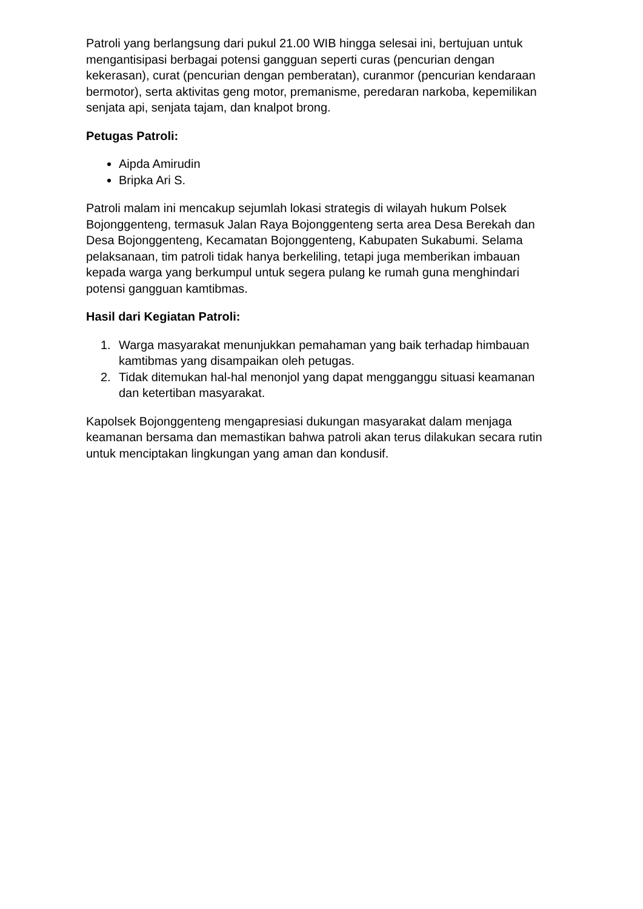Patroli yang berlangsung dari pukul 21.00 WIB hingga selesai ini, bertujuan untuk mengantisipasi berbagai potensi gangguan seperti curas (pencurian dengan kekerasan), curat (pencurian dengan pemberatan), curanmor (pencurian kendaraan bermotor), serta aktivitas geng motor, premanisme, peredaran narkoba, kepemilikan senjata api, senjata tajam, dan knalpot brong.
Petugas Patroli:
Aipda Amirudin
Bripka Ari S.
Patroli malam ini mencakup sejumlah lokasi strategis di wilayah hukum Polsek Bojonggenteng, termasuk Jalan Raya Bojonggenteng serta area Desa Berekah dan Desa Bojonggenteng, Kecamatan Bojonggenteng, Kabupaten Sukabumi. Selama pelaksanaan, tim patroli tidak hanya berkeliling, tetapi juga memberikan imbauan kepada warga yang berkumpul untuk segera pulang ke rumah guna menghindari potensi gangguan kamtibmas.
Hasil dari Kegiatan Patroli:
1. Warga masyarakat menunjukkan pemahaman yang baik terhadap himbauan kamtibmas yang disampaikan oleh petugas.
2. Tidak ditemukan hal-hal menonjol yang dapat mengganggu situasi keamanan dan ketertiban masyarakat.
Kapolsek Bojonggenteng mengapresiasi dukungan masyarakat dalam menjaga keamanan bersama dan memastikan bahwa patroli akan terus dilakukan secara rutin untuk menciptakan lingkungan yang aman dan kondusif.